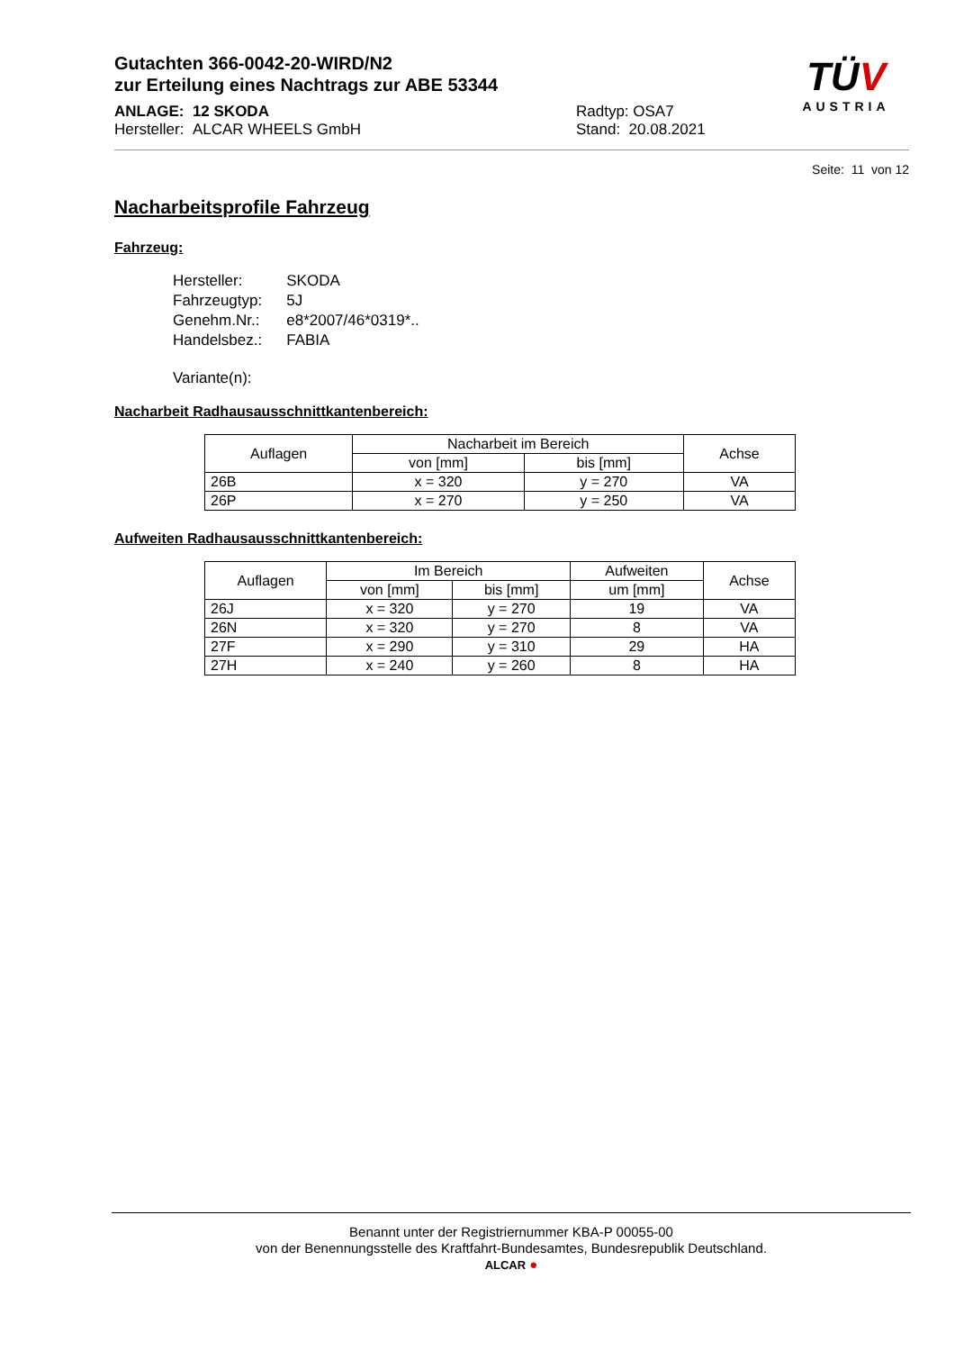Gutachten 366-0042-20-WIRD/N2
zur Erteilung eines Nachtrags zur ABE 53344
ANLAGE: 12 SKODA
Hersteller: ALCAR WHEELS GmbH
Radtyp: OSA7
Stand: 20.08.2021
TÜV
AUSTRIA
Seite: 11 von 12
Nacharbeitsprofile Fahrzeug
Fahrzeug:
| Hersteller: | SKODA |
| Fahrzeugtyp: | 5J |
| Genehm.Nr.: | e8*2007/46*0319*.. |
| Handelsbez.: | FABIA |
| Variante(n): | |
Nacharbeit Radhausausschnittkantenbereich:
| Auflagen | Nacharbeit im Bereich | | Achse |
| --- | --- | --- | --- |
| | von [mm] | bis [mm] | |
| 26B | x = 320 | y = 270 | VA |
| 26P | x = 270 | y = 250 | VA |
Aufweiten Radhausausschnittkantenbereich:
| Auflagen | Im Bereich | | Aufweiten | Achse |
| --- | --- | --- | --- | --- |
| | von [mm] | bis [mm] | um [mm] | |
| 26J | x = 320 | y = 270 | 19 | VA |
| 26N | x = 320 | y = 270 | 8 | VA |
| 27F | x = 290 | y = 310 | 29 | HA |
| 27H | x = 240 | y = 260 | 8 | HA |
Benannt unter der Registriernummer KBA-P 00055-00
von der Benennungsstelle des Kraftfahrt-Bundesamtes, Bundesrepublik Deutschland.
ALCAR ●